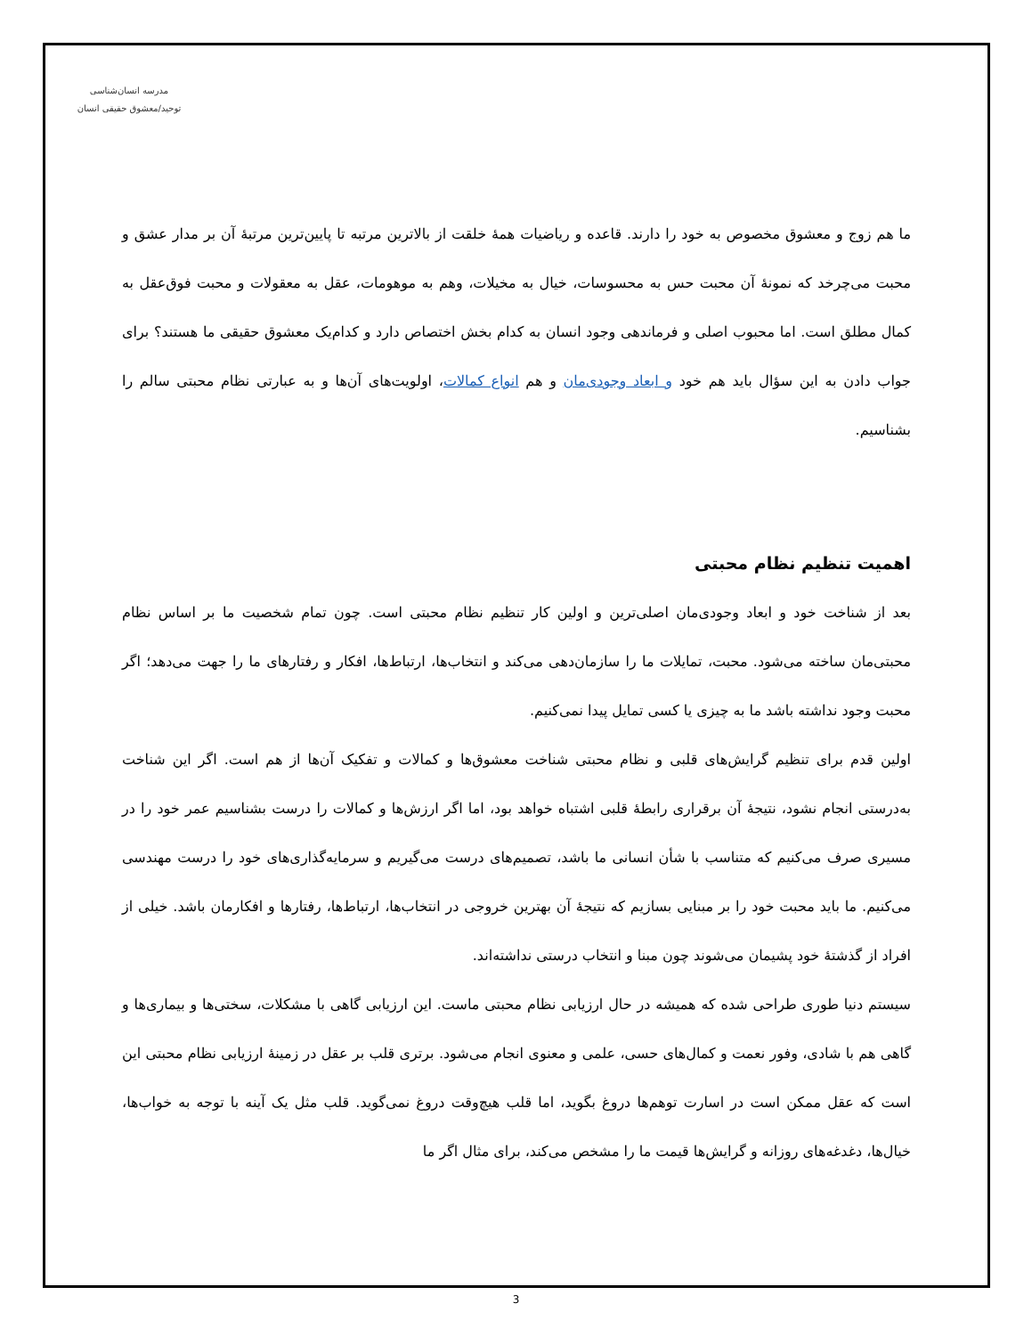مدرسه انسان‌شناسی
توحید/معشوق حقیقی انسان
ما هم زوج و معشوق مخصوص به خود را دارند. قاعده و ریاضیات همهٔ خلقت از بالاترین مرتبه تا پایین‌ترین مرتبهٔ آن بر مدار عشق و محبت می‌چرخد که نمونهٔ آن محبت حس به محسوسات، خیال به مخیلات، وهم به موهومات، عقل به معقولات و محبت فوق‌عقل به کمال مطلق است. اما محبوب اصلی و فرماندهی وجود انسان به کدام بخش اختصاص دارد و کدام‌یک معشوق حقیقی ما هستند؟ برای جواب دادن به این سؤال باید هم خود و ابعاد وجودی‌مان و هم انواع کمالات، اولویت‌های آن‌ها و به عبارتی نظام محبتی سالم را بشناسیم.
اهمیت تنظیم نظام محبتی
بعد از شناخت خود و ابعاد وجودی‌مان اصلی‌ترین و اولین کار تنظیم نظام محبتی است. چون تمام شخصیت ما بر اساس نظام محبتی‌مان ساخته می‌شود. محبت، تمایلات ما را سازمان‌دهی می‌کند و انتخاب‌ها، ارتباط‌ها، افکار و رفتارهای ما را جهت می‌دهد؛ اگر محبت وجود نداشته باشد ما به چیزی یا کسی تمایل پیدا نمی‌کنیم.
اولین قدم برای تنظیم گرایش‌های قلبی و نظام محبتی شناخت معشوق‌ها و کمالات و تفکیک آن‌ها از هم است. اگر این شناخت به‌درستی انجام نشود، نتیجهٔ آن برقراری رابطهٔ قلبی اشتباه خواهد بود، اما اگر ارزش‌ها و کمالات را درست بشناسیم عمر خود را در مسیری صرف می‌کنیم که متناسب با شأن انسانی ما باشد، تصمیم‌های درست می‌گیریم و سرمایه‌گذاری‌های خود را درست مهندسی می‌کنیم. ما باید محبت خود را بر مبنایی بسازیم که نتیجهٔ آن بهترین خروجی در انتخاب‌ها، ارتباط‌ها، رفتارها و افکارمان باشد. خیلی از افراد از گذشتهٔ خود پشیمان می‌شوند چون مبنا و انتخاب درستی نداشته‌اند.
سیستم دنیا طوری طراحی شده که همیشه در حال ارزیابی نظام محبتی ماست. این ارزیابی گاهی با مشکلات، سختی‌ها و بیماری‌ها و گاهی هم با شادی، وفور نعمت و کمال‌های حسی، علمی و معنوی انجام می‌شود. برتری قلب بر عقل در زمینهٔ ارزیابی نظام محبتی این است که عقل ممکن است در اسارت توهم‌ها دروغ بگوید، اما قلب هیچ‌وقت دروغ نمی‌گوید. قلب مثل یک آینه با توجه به خواب‌ها، خیال‌ها، دغدغه‌های روزانه و گرایش‌ها قیمت ما را مشخص می‌کند، برای مثال اگر ما
3